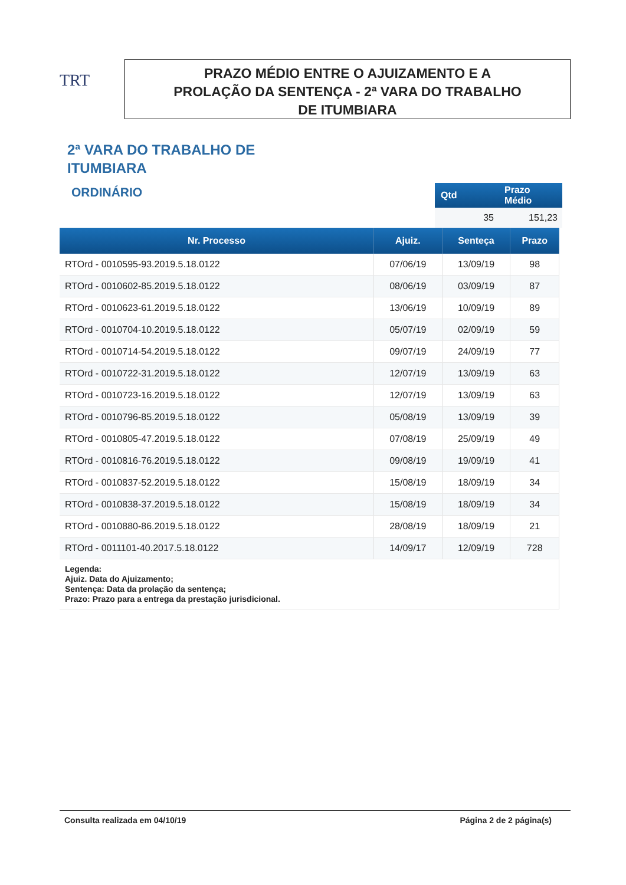TRT
PRAZO MÉDIO ENTRE O AJUIZAMENTO E A
PROLAÇÃO DA SENTENÇA - 2ª VARA DO TRABALHO
DE ITUMBIARA
2ª VARA DO TRABALHO DE
ITUMBIARA
ORDINÁRIO
| Qtd | Prazo Médio |
| --- | --- |
| 35 | 151,23 |
| Nr. Processo | Ajuiz. | Senteça | Prazo |
| --- | --- | --- | --- |
| RTOrd - 0010595-93.2019.5.18.0122 | 07/06/19 | 13/09/19 | 98 |
| RTOrd - 0010602-85.2019.5.18.0122 | 08/06/19 | 03/09/19 | 87 |
| RTOrd - 0010623-61.2019.5.18.0122 | 13/06/19 | 10/09/19 | 89 |
| RTOrd - 0010704-10.2019.5.18.0122 | 05/07/19 | 02/09/19 | 59 |
| RTOrd - 0010714-54.2019.5.18.0122 | 09/07/19 | 24/09/19 | 77 |
| RTOrd - 0010722-31.2019.5.18.0122 | 12/07/19 | 13/09/19 | 63 |
| RTOrd - 0010723-16.2019.5.18.0122 | 12/07/19 | 13/09/19 | 63 |
| RTOrd - 0010796-85.2019.5.18.0122 | 05/08/19 | 13/09/19 | 39 |
| RTOrd - 0010805-47.2019.5.18.0122 | 07/08/19 | 25/09/19 | 49 |
| RTOrd - 0010816-76.2019.5.18.0122 | 09/08/19 | 19/09/19 | 41 |
| RTOrd - 0010837-52.2019.5.18.0122 | 15/08/19 | 18/09/19 | 34 |
| RTOrd - 0010838-37.2019.5.18.0122 | 15/08/19 | 18/09/19 | 34 |
| RTOrd - 0010880-86.2019.5.18.0122 | 28/08/19 | 18/09/19 | 21 |
| RTOrd - 0011101-40.2017.5.18.0122 | 14/09/17 | 12/09/19 | 728 |
| Legenda: Ajuiz. Data do Ajuizamento; Sentença: Data da prolação da sentença; Prazo: Prazo para a entrega da prestação jurisdicional. | | | |
Consulta realizada em 04/10/19 Página 2 de 2 página(s)